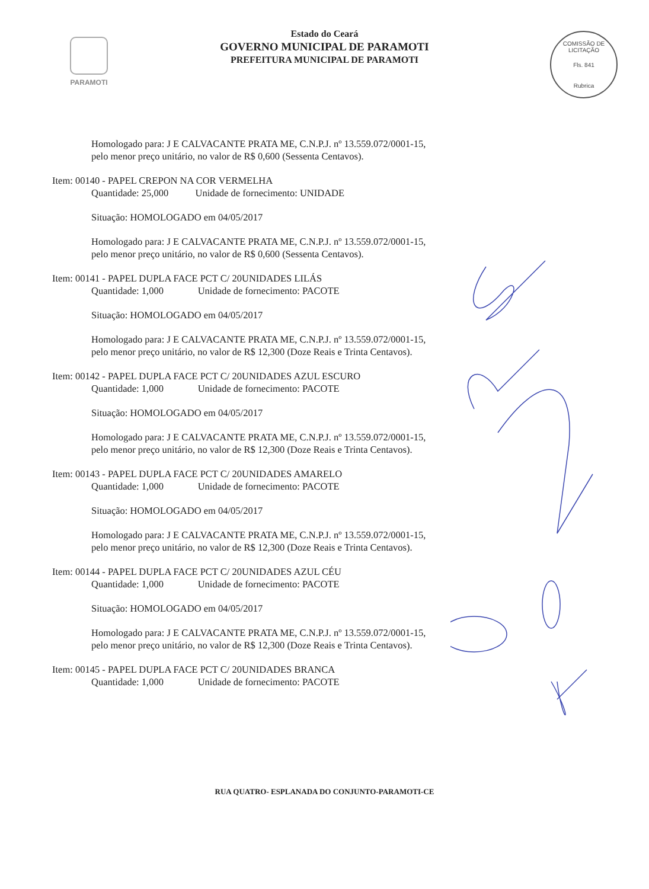PARAMOTI
Estado do Ceará
GOVERNO MUNICIPAL DE PARAMOTI
PREFEITURA MUNICIPAL DE PARAMOTI
COMISSÃO DE LICITAÇÃO
Fls. 841
Rubrica
Homologado para: J E CALVACANTE PRATA ME, C.N.P.J. nº 13.559.072/0001-15, pelo menor preço unitário, no valor de R$ 0,600 (Sessenta Centavos).
Item: 00140 - PAPEL CREPON NA COR VERMELHA
Quantidade: 25,000 Unidade de fornecimento: UNIDADE
Situação: HOMOLOGADO em 04/05/2017
Homologado para: J E CALVACANTE PRATA ME, C.N.P.J. nº 13.559.072/0001-15, pelo menor preço unitário, no valor de R$ 0,600 (Sessenta Centavos).
Item: 00141 - PAPEL DUPLA FACE PCT C/ 20UNIDADES LILÁS
Quantidade: 1,000 Unidade de fornecimento: PACOTE
Situação: HOMOLOGADO em 04/05/2017
Homologado para: J E CALVACANTE PRATA ME, C.N.P.J. nº 13.559.072/0001-15, pelo menor preço unitário, no valor de R$ 12,300 (Doze Reais e Trinta Centavos).
Item: 00142 - PAPEL DUPLA FACE PCT C/ 20UNIDADES AZUL ESCURO
Quantidade: 1,000 Unidade de fornecimento: PACOTE
Situação: HOMOLOGADO em 04/05/2017
Homologado para: J E CALVACANTE PRATA ME, C.N.P.J. nº 13.559.072/0001-15, pelo menor preço unitário, no valor de R$ 12,300 (Doze Reais e Trinta Centavos).
Item: 00143 - PAPEL DUPLA FACE PCT C/ 20UNIDADES AMARELO
Quantidade: 1,000 Unidade de fornecimento: PACOTE
Situação: HOMOLOGADO em 04/05/2017
Homologado para: J E CALVACANTE PRATA ME, C.N.P.J. nº 13.559.072/0001-15, pelo menor preço unitário, no valor de R$ 12,300 (Doze Reais e Trinta Centavos).
Item: 00144 - PAPEL DUPLA FACE PCT C/ 20UNIDADES AZUL CÉU
Quantidade: 1,000 Unidade de fornecimento: PACOTE
Situação: HOMOLOGADO em 04/05/2017
Homologado para: J E CALVACANTE PRATA ME, C.N.P.J. nº 13.559.072/0001-15, pelo menor preço unitário, no valor de R$ 12,300 (Doze Reais e Trinta Centavos).
Item: 00145 - PAPEL DUPLA FACE PCT C/ 20UNIDADES BRANCA
Quantidade: 1,000 Unidade de fornecimento: PACOTE
RUA QUATRO- ESPLANADA DO CONJUNTO-PARAMOTI-CE